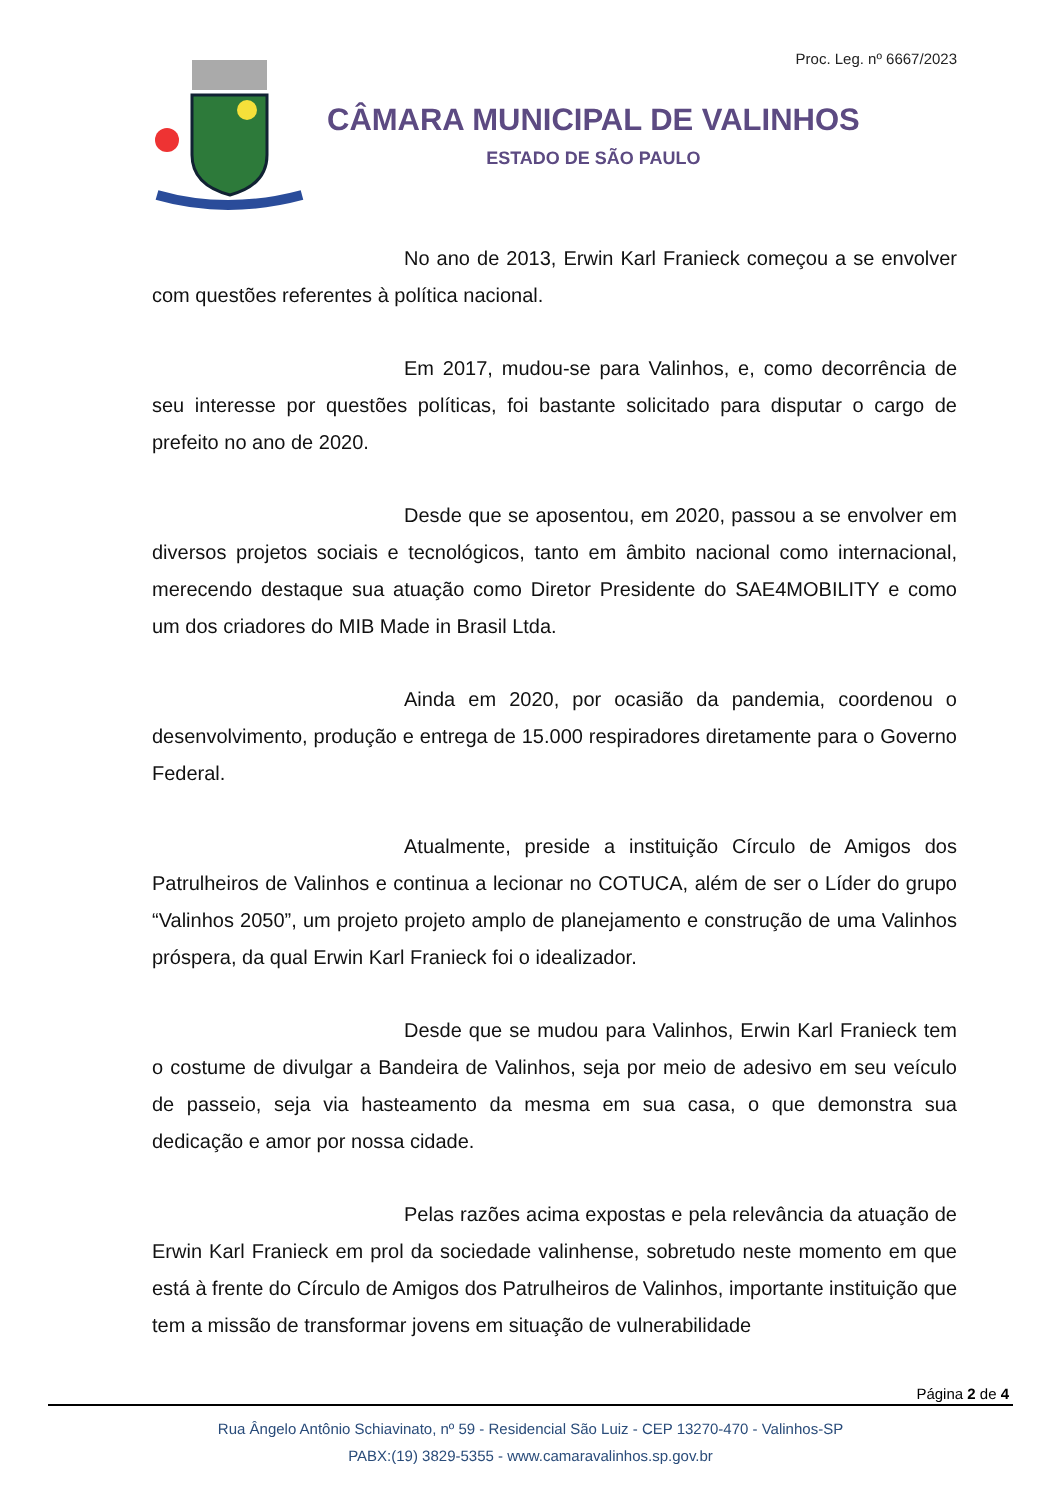Proc. Leg. nº 6667/2023
CÂMARA MUNICIPAL DE VALINHOS
ESTADO DE SÃO PAULO
No ano de 2013, Erwin Karl Franieck começou a se envolver com questões referentes à política nacional.
Em 2017, mudou-se para Valinhos, e, como decorrência de seu interesse por questões políticas, foi bastante solicitado para disputar o cargo de prefeito no ano de 2020.
Desde que se aposentou, em 2020, passou a se envolver em diversos projetos sociais e tecnológicos, tanto em âmbito nacional como internacional, merecendo destaque sua atuação como Diretor Presidente do SAE4MOBILITY e como um dos criadores do MIB Made in Brasil Ltda.
Ainda em 2020, por ocasião da pandemia, coordenou o desenvolvimento, produção e entrega de 15.000 respiradores diretamente para o Governo Federal.
Atualmente, preside a instituição Círculo de Amigos dos Patrulheiros de Valinhos e continua a lecionar no COTUCA, além de ser o Líder do grupo “Valinhos 2050”, um projeto projeto amplo de planejamento e construção de uma Valinhos próspera, da qual Erwin Karl Franieck foi o idealizador.
Desde que se mudou para Valinhos, Erwin Karl Franieck tem o costume de divulgar a Bandeira de Valinhos, seja por meio de adesivo em seu veículo de passeio, seja via hasteamento da mesma em sua casa, o que demonstra sua dedicação e amor por nossa cidade.
Pelas razões acima expostas e pela relevância da atuação de Erwin Karl Franieck em prol da sociedade valinhense, sobretudo neste momento em que está à frente do Círculo de Amigos dos Patrulheiros de Valinhos, importante instituição que tem a missão de transformar jovens em situação de vulnerabilidade
Página 2 de 4
Rua Ângelo Antônio Schiavinato, nº 59 - Residencial São Luiz - CEP 13270-470 - Valinhos-SP
PABX:(19) 3829-5355 - www.camaravalinhos.sp.gov.br